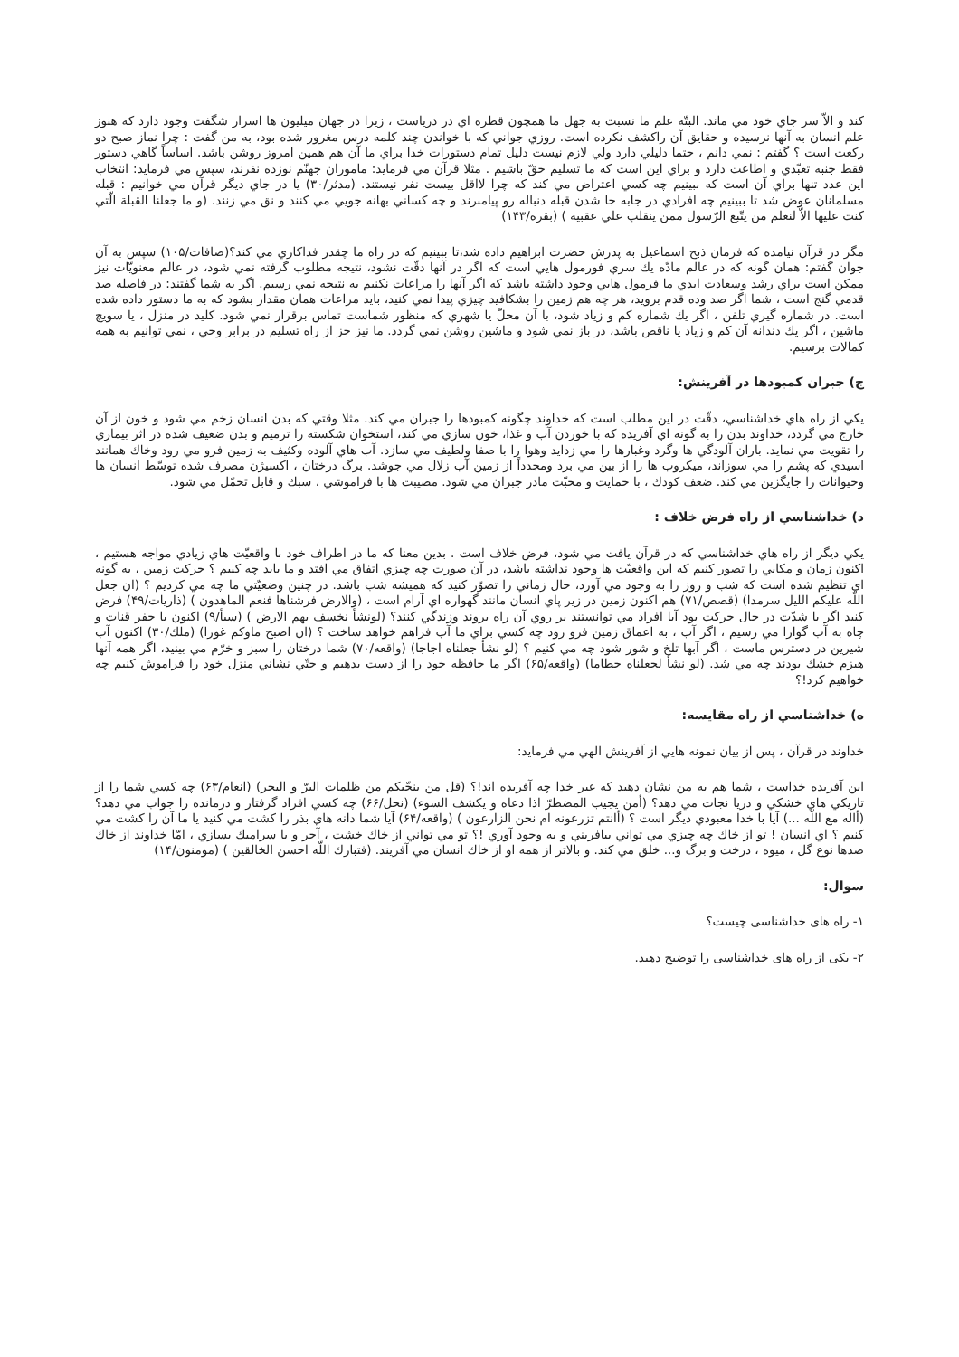كند و الاّ سر جاي خود مي ماند. البتّه علم ما نسبت به جهل ما همچون قطره اي در درياست ، زيرا در جهان ميليون ها اسرار شگفت وجود دارد كه هنوز علم انسان به آنها نرسيده و حقايق آن راكشف نكرده است. روزي جواني كه با خواندن چند كلمه درس مغرور شده بود، به من گفت : چرا نماز صبح دو ركعت است ؟ گفتم : نمي دانم ، حتما دليلي دارد ولي لازم نيست دليل تمام دستورات خدا براي ما آن هم همين امروز روشن باشد. اساساً گاهي دستور فقط جنبه تعبّدي و اطاعت دارد و براي اين است كه ما تسليم حقّ باشيم . مثلا قرآن مي فرمايد: ماموران جهنّم نوزده نفرند، سپس مي فرمايد: انتخاب اين عدد تنها براي آن است كه ببينيم چه كسي اعتراض مي كند كه چرا لااقل بيست نفر نيستند. (مدثر/٣٠) يا در جاي ديگر قرآن مي خوانيم : قبله مسلمانان عوض شد تا ببينيم چه افرادي در جابه جا شدن قبله دنباله رو پيامبرند و چه كساني بهانه جويي مي كنند و نق مي زنند. (و ما جعلنا القبلة الّتي كنت عليها الاّ لنعلم من يتّبع الرّسول ممن ينقلب علي عقبيه ) (بقره/١۴٣)
مگر در قرآن نيامده كه فرمان ذبح اسماعيل به پدرش حضرت ابراهيم داده شد،تا ببينيم كه در راه ما چقدر فداكاري مي كند؟(صافات/١٠۵) سپس به آن جوان گفتم: همان گونه كه در عالم مادّه يك سري فورمول هايي است كه اگر در آنها دقّت نشود، نتيجه مطلوب گرفته نمي شود، در عالم معنويّات نيز ممكن است براي رشد وسعادت ابدي ما فرمول هايي وجود داشته باشد كه اگر آنها را مراعات نكنيم به نتيجه نمي رسيم. اگر به شما گفتند: در فاصله صد قدمي گنج است ، شما اگر صد وده قدم برويد، هر چه هم زمين را بشكافيد چيزي پيدا نمي كنيد، بايد مراعات همان مقدار بشود كه به ما دستور داده شده است. در شماره گيري تلفن ، اگر يك شماره كم و زياد شود، با آن محلّ يا شهري كه منظور شماست تماس برقرار نمي شود. كليد در منزل ، يا سويچ ماشين ، اگر يك دندانه آن كم و زياد يا ناقص باشد، در باز نمي شود و ماشين روشن نمي گردد. ما نيز جز از راه تسليم در برابر وحي ، نمي توانيم به همه كمالات برسيم.
ج) جبران كمبودها در آفرينش:
يكي از راه هاي خداشناسي، دقّت در اين مطلب است كه خداوند چگونه كمبودها را جبران مي كند. مثلا وقتي كه بدن انسان زخم مي شود و خون از آن خارج مي گردد، خداوند بدن را به گونه اي آفريده كه با خوردن آب و غذا، خون سازي مي كند، استخوان شكسته را ترميم و بدن ضعيف شده در اثر بيماري را تقويت مي نمايد. باران آلودگي ها وگرد وغبارها را مي زدايد وهوا را با صفا ولطيف مي سازد. آب هاي آلوده وكثيف به زمين فرو مي رود وخاك همانند اسيدي كه پشم را مي سوزاند، ميكروب ها را از بين مي برد ومجدداً از زمين آب زلال مي جوشد. برگ درختان ، اكسيژن مصرف شده توسّط انسان ها وحيوانات را جايگزين مي كند. ضعف كودك ، با حمايت و محبّت مادر جبران مي شود. مصيبت ها با فراموشي ، سبك و قابل تحمّل مي شود.
د) خداشناسي از راه فرض خلاف :
يكي ديگر از راه هاي خداشناسي كه در قرآن يافت مي شود، فرض خلاف است . بدين معنا كه ما در اطراف خود با واقعيّت هاي زيادي مواجه هستيم ، اكنون زمان و مكاني را تصور كنيم كه اين واقعيّت ها وجود نداشته باشد، در آن صورت چه چيزي اتفاق مي افتد و ما بايد چه كنيم ؟ حركت زمين ، به گونه اي تنظيم شده است كه شب و روز را به وجود مي آورد، حال زماني را تصوّر كنيد كه هميشه شب باشد. در چنين وضعيّتي ما چه مي كرديم ؟ (ان جعل اللّه عليكم الليل سرمدا) (قصص/٧١) هم اكنون زمين در زير پاي انسان مانند گهواره اي آرام است ، (والارض فرشناها فنعم الماهدون ) (ذاريات/۴٩) فرض كنيد اگر با شدّت در حال حركت بود آيا افراد مي توانستند بر روي آن راه بروند وزندگي كنند؟ (لونشأ نخسف بهم الارض ) (سبأ/٩) اكنون با حفر قنات و چاه به آب گوارا مي رسيم ، اگر آب ، به اعماق زمين فرو رود چه كسي براي ما آب فراهم خواهد ساخت ؟ (ان اصبح ماوكم غورا) (ملك/٣٠) اكنون آب شيرين در دسترس ماست ، اگر آبها تلخ و شور شود چه مي كنيم ؟ (لو نشأ جعلناه اجاجا) (واقعه/٧٠) شما درختان را سبز و خرّم مي بينيد، اگر همه آنها هيزم خشك بودند چه مي شد. (لو نشأ لجعلناه حطاما) (واقعه/۶۵) اگر ما حافظه خود را از دست بدهيم و حتّي نشاني منزل خود را فراموش كنيم چه خواهيم كرد!؟
ه) خداشناسي از راه مقايسه:
خداوند در قرآن ، پس از بيان نمونه هايي از آفرينش الهي مي فرمايد:
اين آفريده خداست ، شما هم به من نشان دهيد كه غير خدا چه آفريده اند!؟ (قل من ينجّيكم من ظلمات البرّ و البحر) (انعام/۶٣) چه كسي شما را از تاريكي هاي خشكي و دريا نجات مي دهد؟ (أمن يجيب المضطرّ اذا دعاه و يكشف السوء) (نحل/۶۶) چه كسي افراد گرفتار و درمانده را جواب مي دهد؟ (أاله مع اللّه ...) آيا با خدا معبودي ديگر است ؟ (أانتم تزرعونه ام نحن الزارعون ) (واقعه/۶۴) آيا شما دانه هاي بذر را كشت مي كنيد يا ما آن را كشت مي كنيم ؟ اي انسان ! تو از خاك چه چيزي مي تواني بيافريني و به وجود آوري !؟ تو مي تواني از خاك خشت ، آجر و يا سراميك بسازي ، امّا خداوند از خاك صدها نوع گل ، ميوه ، درخت و برگ و... خلق مي كند. و بالاتر از همه او از خاك انسان مي آفريند. (فتبارك اللّه احسن الخالقين ) (مومنون/١۴)
سوال:
١- راه های خداشناسی چیست؟
٢- یکی از راه های خداشناسی را توضیح دهید.